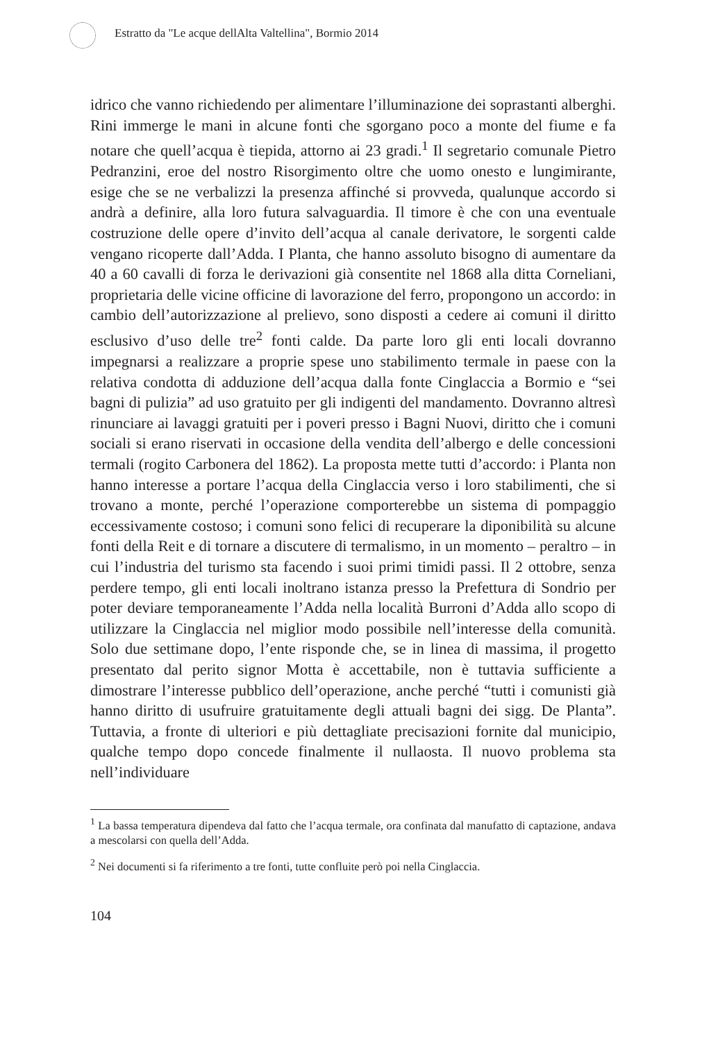Estratto da "Le acque dellAlta Valtellina", Bormio 2014
idrico che vanno richiedendo per alimentare l’illuminazione dei soprastanti alberghi. Rini immerge le mani in alcune fonti che sgorgano poco a monte del fiume e fa notare che quell’acqua è tiepida, attorno ai 23 gradi.<sup>1</sup> Il segretario comunale Pietro Pedranzini, eroe del nostro Risorgimento oltre che uomo onesto e lungimirante, esige che se ne verbalizzi la presenza affinché si provveda, qualunque accordo si andrà a definire, alla loro futura salvaguardia. Il timore è che con una eventuale costruzione delle opere d’invito dell’acqua al canale derivatore, le sorgenti calde vengano ricoperte dall’Adda. I Planta, che hanno assoluto bisogno di aumentare da 40 a 60 cavalli di forza le derivazioni già consentite nel 1868 alla ditta Corneliani, proprietaria delle vicine officine di lavorazione del ferro, propongono un accordo: in cambio dell’autorizzazione al prelievo, sono disposti a cedere ai comuni il diritto esclusivo d’uso delle tre<sup>2</sup> fonti calde. Da parte loro gli enti locali dovranno impegnarsi a realizzare a proprie spese uno stabilimento termale in paese con la relativa condotta di adduzione dell’acqua dalla fonte Cinglaccia a Bormio e “sei bagni di pulizia” ad uso gratuito per gli indigenti del mandamento. Dovranno altresì rinunciare ai lavaggi gratuiti per i poveri presso i Bagni Nuovi, diritto che i comuni sociali si erano riservati in occasione della vendita dell’albergo e delle concessioni termali (rogito Carbonera del 1862). La proposta mette tutti d’accordo: i Planta non hanno interesse a portare l’acqua della Cinglaccia verso i loro stabilimenti, che si trovano a monte, perché l’operazione comporterebbe un sistema di pompaggio eccessivamente costoso; i comuni sono felici di recuperare la diponibilità su alcune fonti della Reit e di tornare a discutere di termalismo, in un momento – peraltro – in cui l’industria del turismo sta facendo i suoi primi timidi passi. Il 2 ottobre, senza perdere tempo, gli enti locali inoltrano istanza presso la Prefettura di Sondrio per poter deviare temporaneamente l’Adda nella località Burroni d’Adda allo scopo di utilizzare la Cinglaccia nel miglior modo possibile nell’interesse della comunità. Solo due settimane dopo, l’ente risponde che, se in linea di massima, il progetto presentato dal perito signor Motta è accettabile, non è tuttavia sufficiente a dimostrare l’interesse pubblico dell’operazione, anche perché “tutti i comunisti già hanno diritto di usufruire gratuitamente degli attuali bagni dei sigg. De Planta”. Tuttavia, a fronte di ulteriori e più dettagliate precisazioni fornite dal municipio, qualche tempo dopo concede finalmente il nullaosta. Il nuovo problema sta nell’individuare
<sup>1</sup> La bassa temperatura dipendeva dal fatto che l’acqua termale, ora confinata dal manufatto di captazione, andava a mescolarsi con quella dell’Adda.
<sup>2</sup> Nei documenti si fa riferimento a tre fonti, tutte confluite però poi nella Cinglaccia.
104